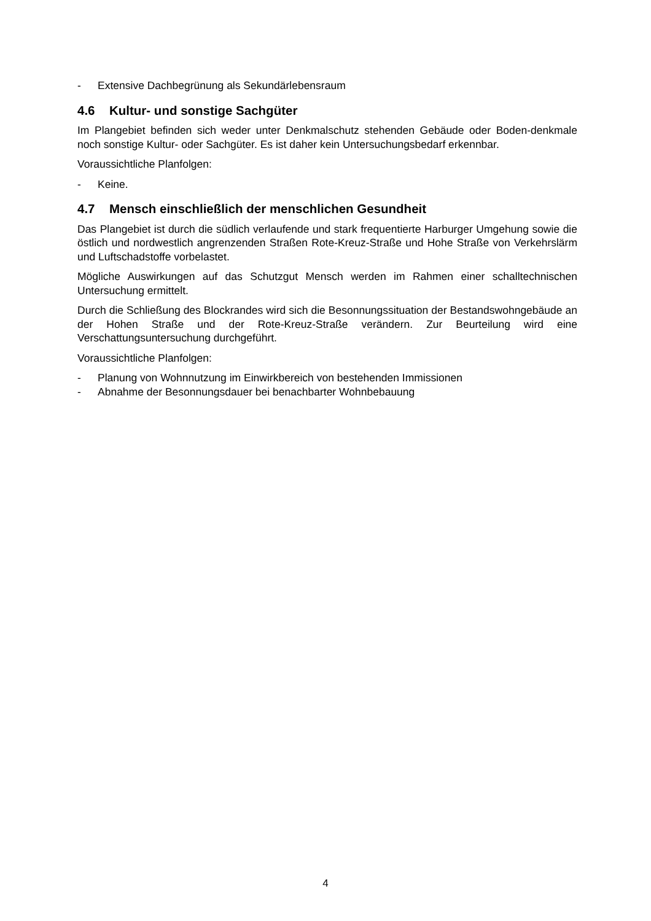- Extensive Dachbegrünung als Sekundärlebensraum
4.6 Kultur- und sonstige Sachgüter
Im Plangebiet befinden sich weder unter Denkmalschutz stehenden Gebäude oder Boden-denkmale noch sonstige Kultur- oder Sachgüter. Es ist daher kein Untersuchungsbedarf erkennbar.
Voraussichtliche Planfolgen:
- Keine.
4.7 Mensch einschließlich der menschlichen Gesundheit
Das Plangebiet ist durch die südlich verlaufende und stark frequentierte Harburger Umgehung sowie die östlich und nordwestlich angrenzenden Straßen Rote-Kreuz-Straße und Hohe Straße von Verkehrslärm und Luftschadstoffe vorbelastet.
Mögliche Auswirkungen auf das Schutzgut Mensch werden im Rahmen einer schalltechnischen Untersuchung ermittelt.
Durch die Schließung des Blockrandes wird sich die Besonnungssituation der Bestandswohngebäude an der Hohen Straße und der Rote-Kreuz-Straße verändern. Zur Beurteilung wird eine Verschattungsuntersuchung durchgeführt.
Voraussichtliche Planfolgen:
- Planung von Wohnnutzung im Einwirkbereich von bestehenden Immissionen
- Abnahme der Besonnungsdauer bei benachbarter Wohnbebauung
4